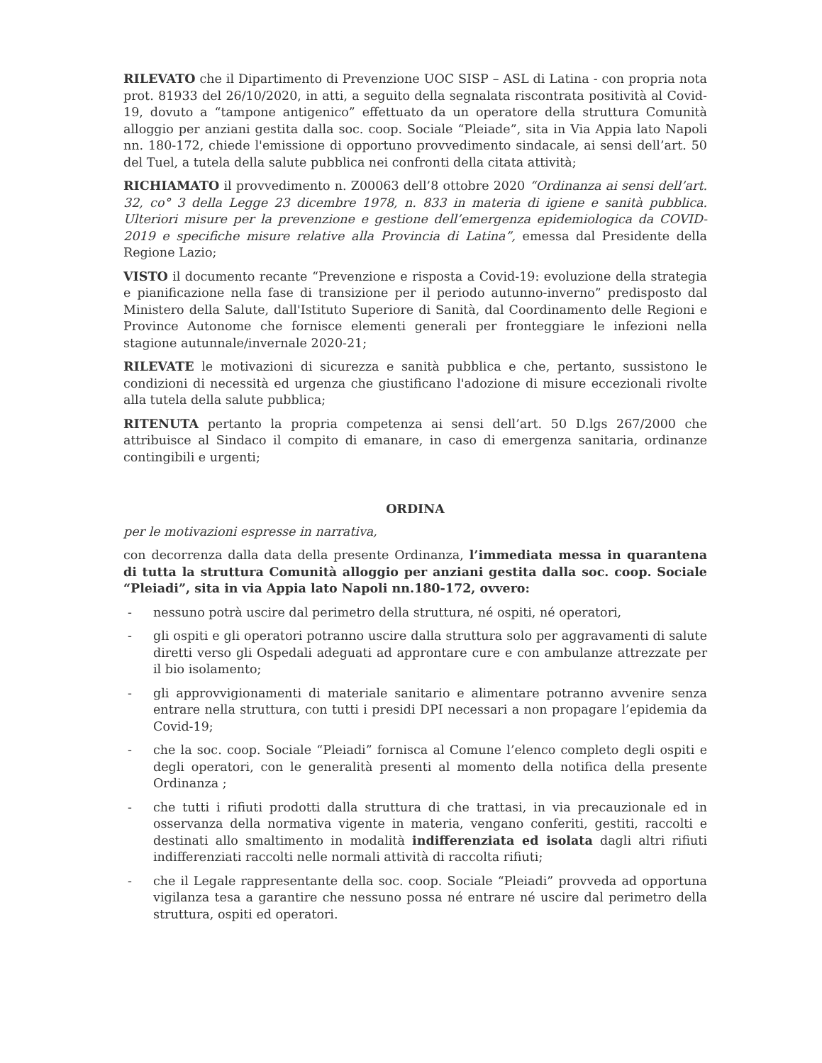RILEVATO che il Dipartimento di Prevenzione UOC SISP – ASL di Latina - con propria nota prot. 81933 del 26/10/2020, in atti, a seguito della segnalata riscontrata positività al Covid-19, dovuto a “tampone antigenico” effettuato da un operatore della struttura Comunità alloggio per anziani gestita dalla soc. coop. Sociale “Pleiade”, sita in Via Appia lato Napoli nn. 180-172, chiede l'emissione di opportuno provvedimento sindacale, ai sensi dell’art. 50 del Tuel, a tutela della salute pubblica nei confronti della citata attività;
RICHIAMATO il provvedimento n. Z00063 dell’8 ottobre 2020 “Ordinanza ai sensi dell’art. 32, co° 3 della Legge 23 dicembre 1978, n. 833 in materia di igiene e sanità pubblica. Ulteriori misure per la prevenzione e gestione dell’emergenza epidemiologica da COVID-2019 e specifiche misure relative alla Provincia di Latina”, emessa dal Presidente della Regione Lazio;
VISTO il documento recante “Prevenzione e risposta a Covid-19: evoluzione della strategia e pianificazione nella fase di transizione per il periodo autunno-inverno” predisposto dal Ministero della Salute, dall'Istituto Superiore di Sanità, dal Coordinamento delle Regioni e Province Autonome che fornisce elementi generali per fronteggiare le infezioni nella stagione autunnale/invernale 2020-21;
RILEVATE le motivazioni di sicurezza e sanità pubblica e che, pertanto, sussistono le condizioni di necessità ed urgenza che giustificano l'adozione di misure eccezionali rivolte alla tutela della salute pubblica;
RITENUTA pertanto la propria competenza ai sensi dell’art. 50 D.lgs 267/2000 che attribuisce al Sindaco il compito di emanare, in caso di emergenza sanitaria, ordinanze contingibili e urgenti;
ORDINA
per le motivazioni espresse in narrativa,
con decorrenza dalla data della presente Ordinanza, l’immediata messa in quarantena di tutta la struttura Comunità alloggio per anziani gestita dalla soc. coop. Sociale “Pleiadi”, sita in via Appia lato Napoli nn.180-172, ovvero:
- nessuno potrà uscire dal perimetro della struttura, né ospiti, né operatori,
- gli ospiti e gli operatori potranno uscire dalla struttura solo per aggravamenti di salute diretti verso gli Ospedali adeguati ad approntare cure e con ambulanze attrezzate per il bio isolamento;
- gli approvvigionamenti di materiale sanitario e alimentare potranno avvenire senza entrare nella struttura, con tutti i presidi DPI necessari a non propagare l’epidemia da Covid-19;
- che la soc. coop. Sociale “Pleiadi” fornisca al Comune l’elenco completo degli ospiti e degli operatori, con le generalità presenti al momento della notifica della presente Ordinanza ;
- che tutti i rifiuti prodotti dalla struttura di che trattasi, in via precauzionale ed in osservanza della normativa vigente in materia, vengano conferiti, gestiti, raccolti e destinati allo smaltimento in modalità indifferenziata ed isolata dagli altri rifiuti indifferenziati raccolti nelle normali attività di raccolta rifiuti;
- che il Legale rappresentante della soc. coop. Sociale “Pleiadi” provveda ad opportuna vigilanza tesa a garantire che nessuno possa né entrare né uscire dal perimetro della struttura, ospiti ed operatori.